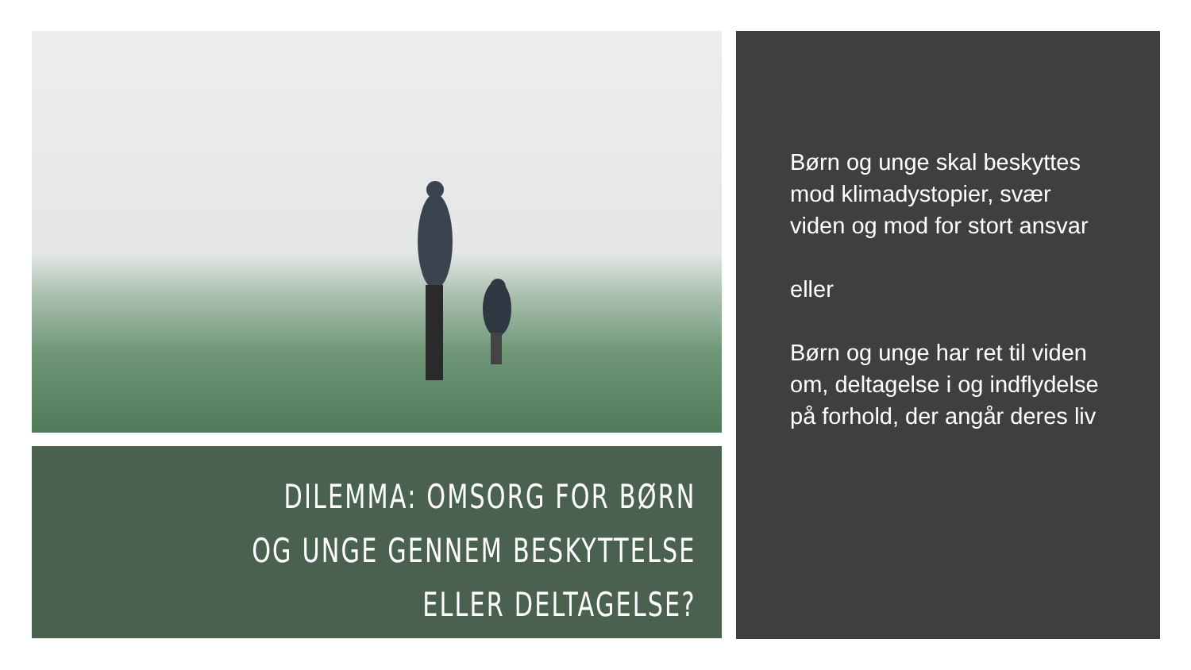DILEMMA: OMSORG FOR BØRN OG UNGE GENNEM BESKYTTELSE ELLER DELTAGELSE?
Børn og unge skal beskyttes mod klimadystopier, svær viden og mod for stort ansvar
eller
Børn og unge har ret til viden om, deltagelse i og indflydelse på forhold, der angår deres liv